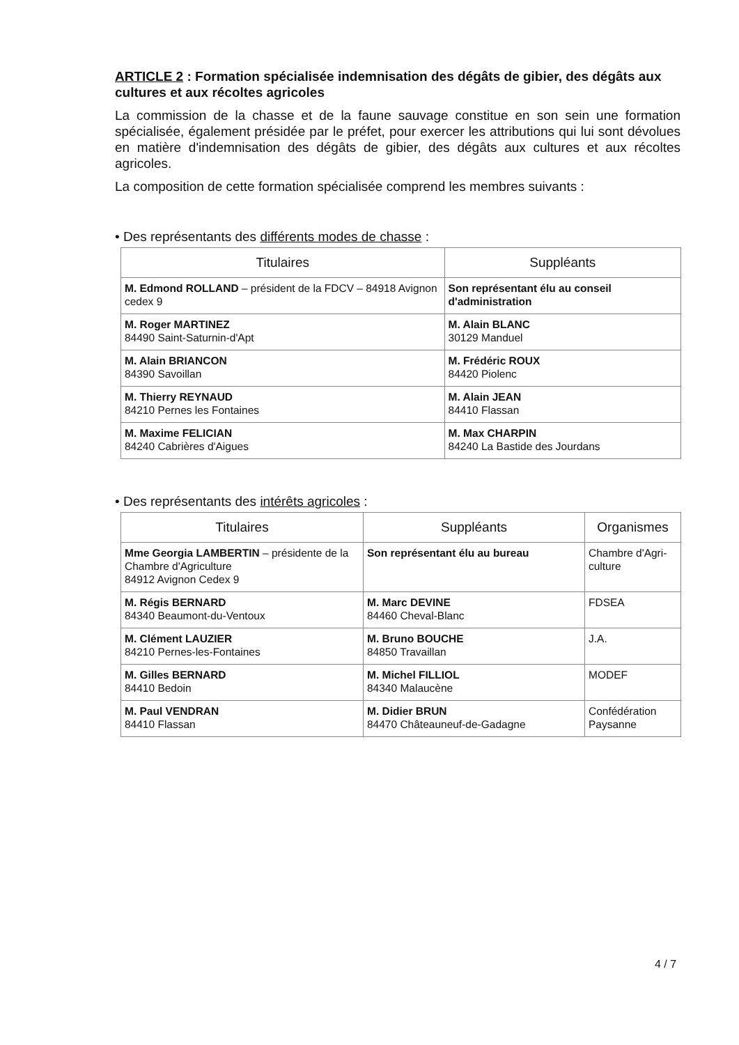ARTICLE 2 : Formation spécialisée indemnisation des dégâts de gibier, des dégâts aux cultures et aux récoltes agricoles
La commission de la chasse et de la faune sauvage constitue en son sein une formation spécialisée, également présidée par le préfet, pour exercer les attributions qui lui sont dévolues en matière d'indemnisation des dégâts de gibier, des dégâts aux cultures et aux récoltes agricoles.
La composition de cette formation spécialisée comprend les membres suivants :
• Des représentants des différents modes de chasse :
| Titulaires | Suppléants |
| --- | --- |
| M. Edmond ROLLAND – président de la FDCV – 84918 Avignon cedex 9 | Son représentant élu au conseil d'administration |
| M. Roger MARTINEZ 84490 Saint-Saturnin-d'Apt | M. Alain BLANC 30129 Manduel |
| M. Alain BRIANCON 84390 Savoillan | M. Frédéric ROUX 84420 Piolenc |
| M. Thierry REYNAUD 84210 Pernes les Fontaines | M. Alain JEAN 84410 Flassan |
| M. Maxime FELICIAN 84240 Cabrières d'Aigues | M. Max CHARPIN 84240 La Bastide des Jourdans |
• Des représentants des intérêts agricoles :
| Titulaires | Suppléants | Organismes |
| --- | --- | --- |
| Mme Georgia LAMBERTIN – présidente de la Chambre d'Agriculture 84912 Avignon Cedex 9 | Son représentant élu au bureau | Chambre d'Agri-culture |
| M. Régis BERNARD 84340 Beaumont-du-Ventoux | M. Marc DEVINE 84460 Cheval-Blanc | FDSEA |
| M. Clément LAUZIER 84210 Pernes-les-Fontaines | M. Bruno BOUCHE 84850 Travaillan | J.A. |
| M. Gilles BERNARD 84410 Bedoin | M. Michel FILLIOL 84340 Malaucène | MODEF |
| M. Paul VENDRAN 84410 Flassan | M. Didier BRUN 84470 Châteauneuf-de-Gadagne | Confédération Paysanne |
4 / 7